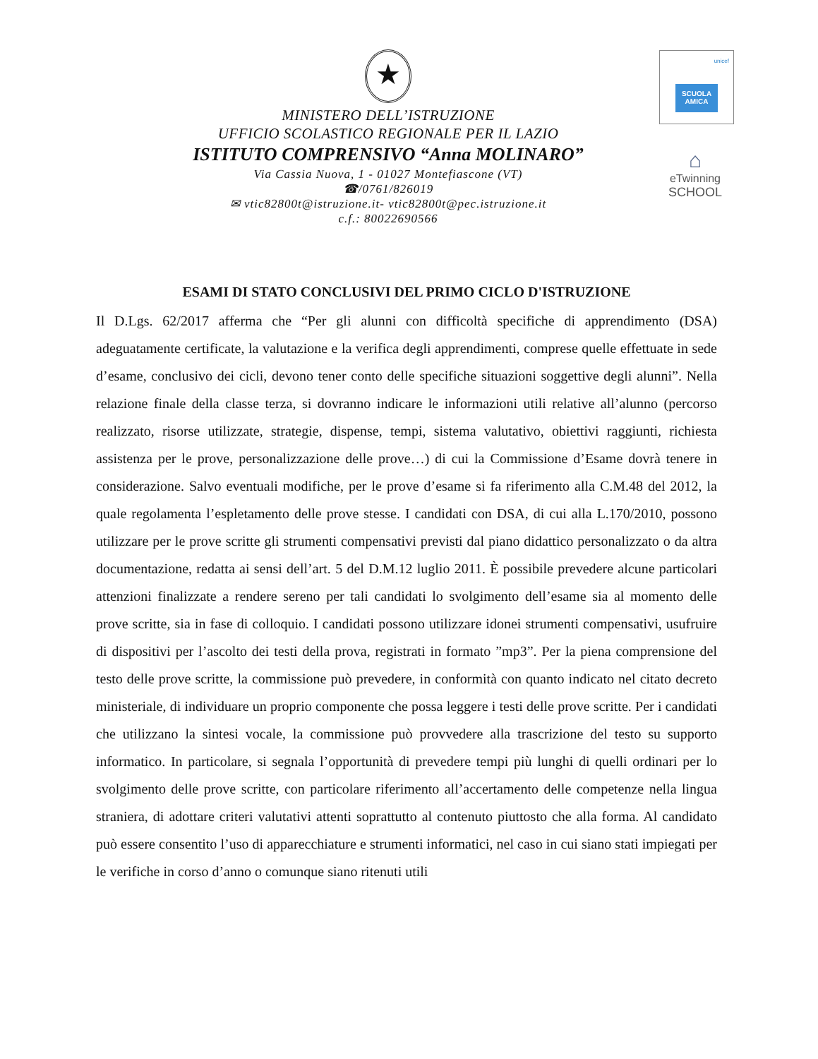★
MINISTERO DELL’ISTRUZIONE
UFFICIO SCOLASTICO REGIONALE PER IL LAZIO
ISTITUTO COMPRENSIVO “Anna MOLINARO”
Via Cassia Nuova, 1 - 01027 Montefiascone (VT)
☎/0761/826019
✉ vtic82800t@istruzione.it- vtic82800t@pec.istruzione.it
c.f.: 80022690566
unicef
SCUOLA AMICA
⌂
eTwinning
SCHOOL
ESAMI DI STATO CONCLUSIVI DEL PRIMO CICLO D'ISTRUZIONE
Il D.Lgs. 62/2017 afferma che “Per gli alunni con difficoltà specifiche di apprendimento (DSA) adeguatamente certificate, la valutazione e la verifica degli apprendimenti, comprese quelle effettuate in sede d’esame, conclusivo dei cicli, devono tener conto delle specifiche situazioni soggettive degli alunni”. Nella relazione finale della classe terza, si dovranno indicare le informazioni utili relative all’alunno (percorso realizzato, risorse utilizzate, strategie, dispense, tempi, sistema valutativo, obiettivi raggiunti, richiesta assistenza per le prove, personalizzazione delle prove…) di cui la Commissione d’Esame dovrà tenere in considerazione. Salvo eventuali modifiche, per le prove d’esame si fa riferimento alla C.M.48 del 2012, la quale regolamenta l’espletamento delle prove stesse. I candidati con DSA, di cui alla L.170/2010, possono utilizzare per le prove scritte gli strumenti compensativi previsti dal piano didattico personalizzato o da altra documentazione, redatta ai sensi dell’art. 5 del D.M.12 luglio 2011. È possibile prevedere alcune particolari attenzioni finalizzate a rendere sereno per tali candidati lo svolgimento dell’esame sia al momento delle prove scritte, sia in fase di colloquio. I candidati possono utilizzare idonei strumenti compensativi, usufruire di dispositivi per l’ascolto dei testi della prova, registrati in formato ”mp3”. Per la piena comprensione del testo delle prove scritte, la commissione può prevedere, in conformità con quanto indicato nel citato decreto ministeriale, di individuare un proprio componente che possa leggere i testi delle prove scritte. Per i candidati che utilizzano la sintesi vocale, la commissione può provvedere alla trascrizione del testo su supporto informatico. In particolare, si segnala l’opportunità di prevedere tempi più lunghi di quelli ordinari per lo svolgimento delle prove scritte, con particolare riferimento all’accertamento delle competenze nella lingua straniera, di adottare criteri valutativi attenti soprattutto al contenuto piuttosto che alla forma. Al candidato può essere consentito l’uso di apparecchiature e strumenti informatici, nel caso in cui siano stati impiegati per le verifiche in corso d’anno o comunque siano ritenuti utili